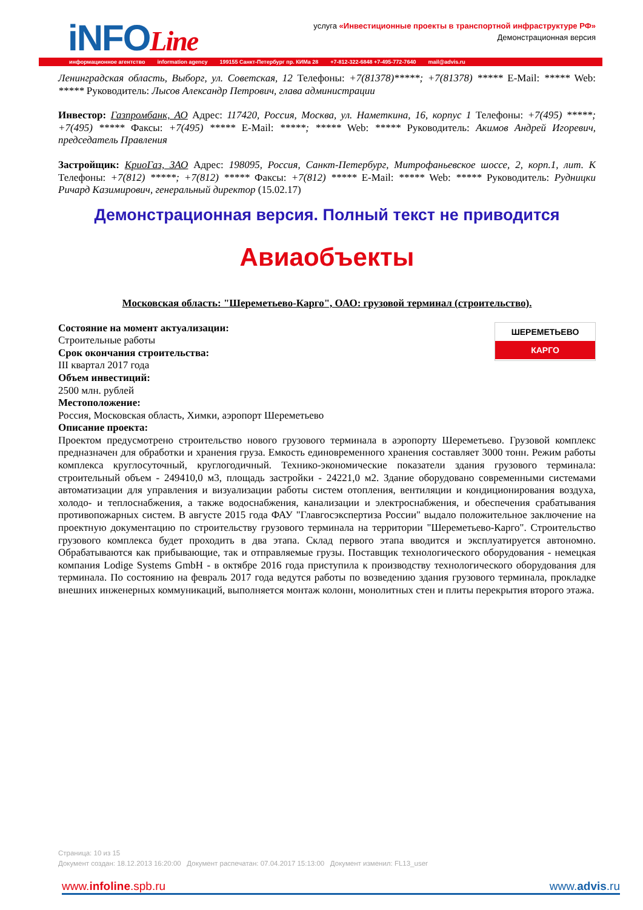iNFOLine
услуга «Инвестиционные проекты в транспортной инфраструктуре РФ»
Демонстрационная версия
информационное агентство information agency 199155 Санкт-Петербург пр. КИМа 28 +7-812-322-6848 +7-495-772-7640 mail@advis.ru
Ленинградская область, Выборг, ул. Советская, 12 Телефоны: +7(81378)*****; +7(81378) ***** E-Mail: ***** Web: ***** Руководитель: Лысов Александр Петрович, глава администрации
Инвестор: Газпромбанк, АО Адрес: 117420, Россия, Москва, ул. Наметкина, 16, корпус 1 Телефоны: +7(495) *****; +7(495) ***** Факсы: +7(495) ***** E-Mail: *****; ***** Web: ***** Руководитель: Акимов Андрей Игоревич, председатель Правления
Застройщик: КриоГаз, ЗАО Адрес: 198095, Россия, Санкт-Петербург, Митрофаньевское шоссе, 2, корп.1, лит. К Телефоны: +7(812) *****; +7(812) ***** Факсы: +7(812) ***** E-Mail: ***** Web: ***** Руководитель: Рудницки Ричард Казимирович, генеральный директор (15.02.17)
Демонстрационная версия. Полный текст не приводится
Авиаобъекты
Московская область: "Шереметьево-Карго", ОАО: грузовой терминал (строительство).
ШЕРЕМЕТЬЕВО
КАРГО
Состояние на момент актуализации:
Строительные работы
Срок окончания строительства:
III квартал 2017 года
Объем инвестиций:
2500 млн. рублей
Местоположение:
Россия, Московская область, Химки, аэропорт Шереметьево
Описание проекта:
Проектом предусмотрено строительство нового грузового терминала в аэропорту Шереметьево. Грузовой комплекс предназначен для обработки и хранения груза. Емкость единовременного хранения составляет 3000 тонн. Режим работы комплекса круглосуточный, круглогодичный. Технико-экономические показатели здания грузового терминала: строительный объем - 249410,0 м3, площадь застройки - 24221,0 м2. Здание оборудовано современными системами автоматизации для управления и визуализации работы систем отопления, вентиляции и кондиционирования воздуха, холодо- и теплоснабжения, а также водоснабжения, канализации и электроснабжения, и обеспечения срабатывания противопожарных систем. В августе 2015 года ФАУ "Главгосэкспертиза России" выдало положительное заключение на проектную документацию по строительству грузового терминала на территории "Шереметьево-Карго". Строительство грузового комплекса будет проходить в два этапа. Склад первого этапа вводится и эксплуатируется автономно. Обрабатываются как прибывающие, так и отправляемые грузы. Поставщик технологического оборудования - немецкая компания Lodige Systems GmbH - в октябре 2016 года приступила к производству технологического оборудования для терминала. По состоянию на февраль 2017 года ведутся работы по возведению здания грузового терминала, прокладке внешних инженерных коммуникаций, выполняется монтаж колонн, монолитных стен и плиты перекрытия второго этажа.
Страница: 10 из 15
Документ создан: 18.12.2013 16:20:00 Документ распечатан: 07.04.2017 15:13:00 Документ изменил: FL13_user
www.infoline.spb.ru www.advis.ru